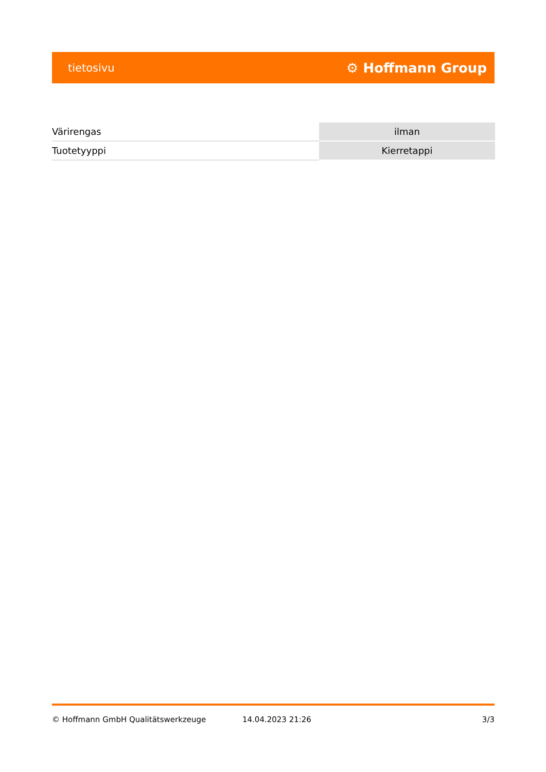tietosivu ⚙ Hoffmann Group
| Värirengas | ilman |
| Tuotetyyppi | Kierretappi |
© Hoffmann GmbH Qualitätswerkzeuge 14.04.2023 21:26 3/3